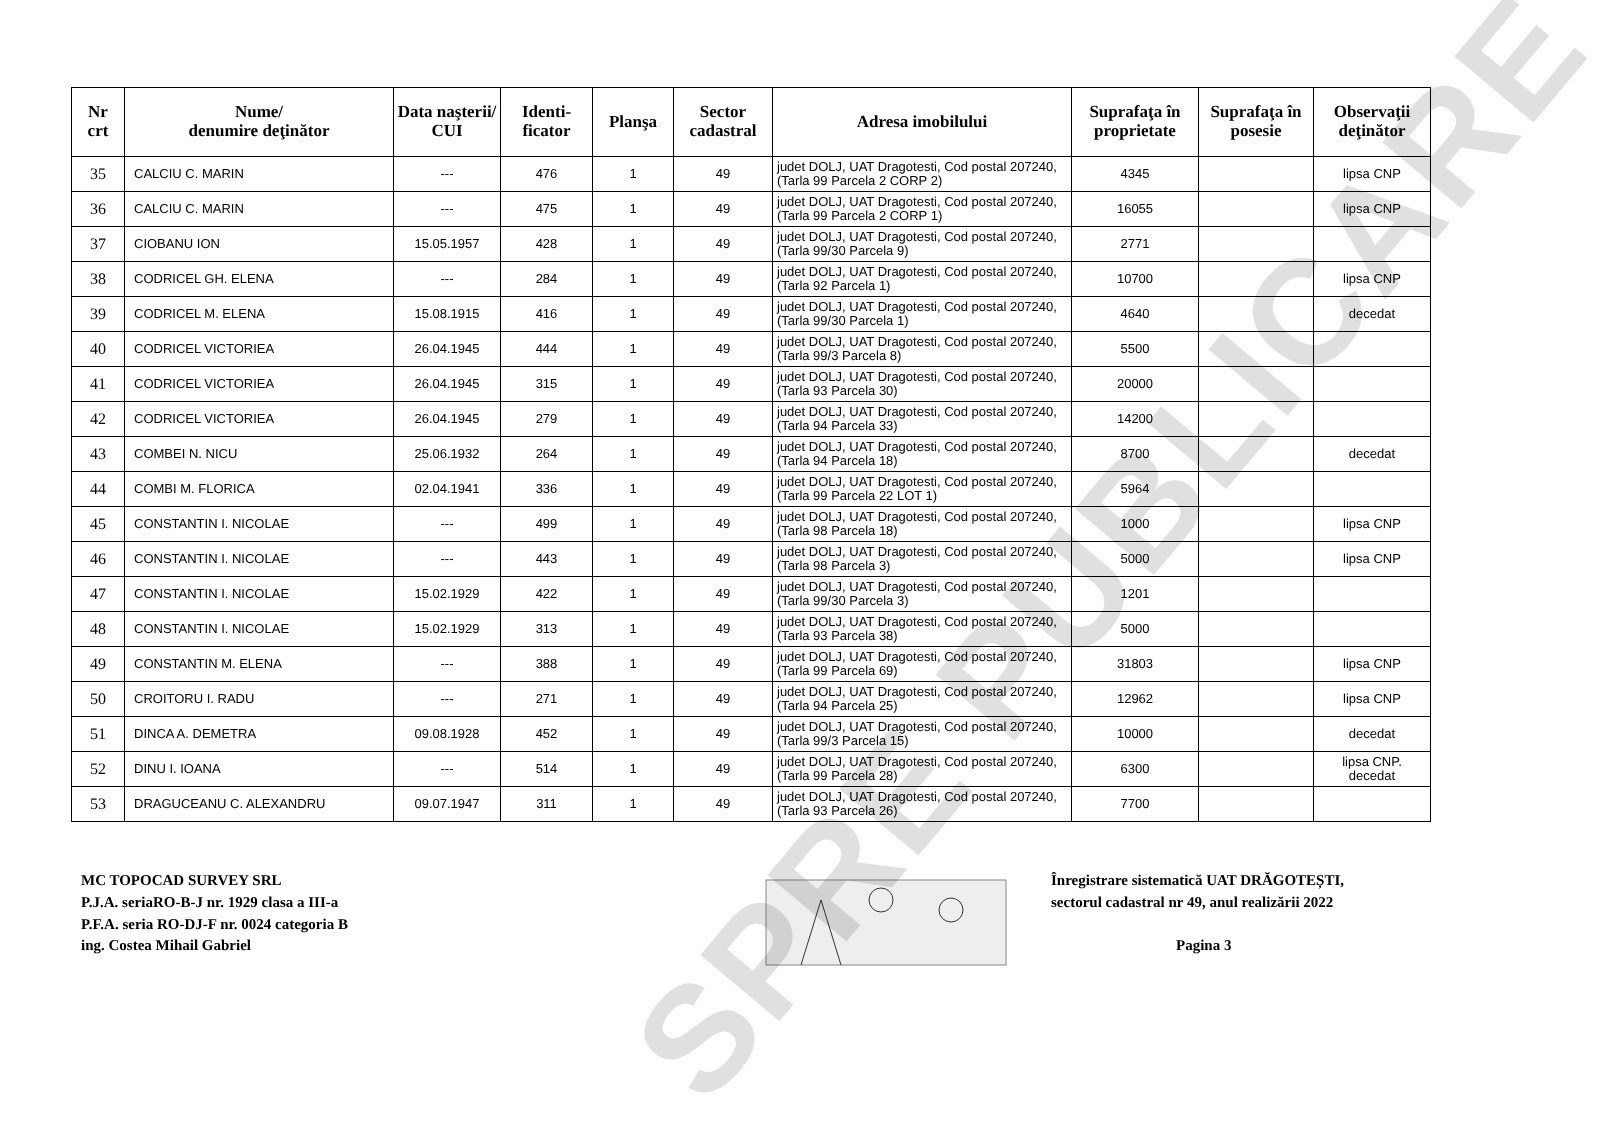| Nr crt | Nume/ denumire deţinător | Data naşterii/ CUI | Identi- ficator | Planşa | Sector cadastral | Adresa imobilului | Suprafaţa în proprietate | Suprafaţa în posesie | Observaţii deţinător |
| --- | --- | --- | --- | --- | --- | --- | --- | --- | --- |
| 35 | CALCIU C. MARIN | --- | 476 | 1 | 49 | judet DOLJ, UAT Dragotesti, Cod postal 207240, (Tarla 99 Parcela 2 CORP 2) | 4345 | | lipsa CNP |
| 36 | CALCIU C. MARIN | --- | 475 | 1 | 49 | judet DOLJ, UAT Dragotesti, Cod postal 207240, (Tarla 99 Parcela 2 CORP 1) | 16055 | | lipsa CNP |
| 37 | CIOBANU ION | 15.05.1957 | 428 | 1 | 49 | judet DOLJ, UAT Dragotesti, Cod postal 207240, (Tarla 99/30 Parcela 9) | 2771 | | |
| 38 | CODRICEL GH. ELENA | --- | 284 | 1 | 49 | judet DOLJ, UAT Dragotesti, Cod postal 207240, (Tarla 92 Parcela 1) | 10700 | | lipsa CNP |
| 39 | CODRICEL M. ELENA | 15.08.1915 | 416 | 1 | 49 | judet DOLJ, UAT Dragotesti, Cod postal 207240, (Tarla 99/30 Parcela 1) | 4640 | | decedat |
| 40 | CODRICEL VICTORIEA | 26.04.1945 | 444 | 1 | 49 | judet DOLJ, UAT Dragotesti, Cod postal 207240, (Tarla 99/3 Parcela 8) | 5500 | | |
| 41 | CODRICEL VICTORIEA | 26.04.1945 | 315 | 1 | 49 | judet DOLJ, UAT Dragotesti, Cod postal 207240, (Tarla 93 Parcela 30) | 20000 | | |
| 42 | CODRICEL VICTORIEA | 26.04.1945 | 279 | 1 | 49 | judet DOLJ, UAT Dragotesti, Cod postal 207240, (Tarla 94 Parcela 33) | 14200 | | |
| 43 | COMBEI N. NICU | 25.06.1932 | 264 | 1 | 49 | judet DOLJ, UAT Dragotesti, Cod postal 207240, (Tarla 94 Parcela 18) | 8700 | | decedat |
| 44 | COMBI M. FLORICA | 02.04.1941 | 336 | 1 | 49 | judet DOLJ, UAT Dragotesti, Cod postal 207240, (Tarla 99 Parcela 22 LOT 1) | 5964 | | |
| 45 | CONSTANTIN I. NICOLAE | --- | 499 | 1 | 49 | judet DOLJ, UAT Dragotesti, Cod postal 207240, (Tarla 98 Parcela 18) | 1000 | | lipsa CNP |
| 46 | CONSTANTIN I. NICOLAE | --- | 443 | 1 | 49 | judet DOLJ, UAT Dragotesti, Cod postal 207240, (Tarla 98 Parcela 3) | 5000 | | lipsa CNP |
| 47 | CONSTANTIN I. NICOLAE | 15.02.1929 | 422 | 1 | 49 | judet DOLJ, UAT Dragotesti, Cod postal 207240, (Tarla 99/30 Parcela 3) | 1201 | | |
| 48 | CONSTANTIN I. NICOLAE | 15.02.1929 | 313 | 1 | 49 | judet DOLJ, UAT Dragotesti, Cod postal 207240, (Tarla 93 Parcela 38) | 5000 | | |
| 49 | CONSTANTIN M. ELENA | --- | 388 | 1 | 49 | judet DOLJ, UAT Dragotesti, Cod postal 207240, (Tarla 99 Parcela 69) | 31803 | | lipsa CNP |
| 50 | CROITORU I. RADU | --- | 271 | 1 | 49 | judet DOLJ, UAT Dragotesti, Cod postal 207240, (Tarla 94 Parcela 25) | 12962 | | lipsa CNP |
| 51 | DINCA A. DEMETRA | 09.08.1928 | 452 | 1 | 49 | judet DOLJ, UAT Dragotesti, Cod postal 207240, (Tarla 99/3 Parcela 15) | 10000 | | decedat |
| 52 | DINU I. IOANA | --- | 514 | 1 | 49 | judet DOLJ, UAT Dragotesti, Cod postal 207240, (Tarla 99 Parcela 28) | 6300 | | lipsa CNP. decedat |
| 53 | DRAGUCEANU C. ALEXANDRU | 09.07.1947 | 311 | 1 | 49 | judet DOLJ, UAT Dragotesti, Cod postal 207240, (Tarla 93 Parcela 26) | 7700 | | |
SPRE PUBLICARE
MC TOPOCAD SURVEY SRL
P.J.A. seriaRO-B-J nr. 1929 clasa a III-a
P.F.A. seria RO-DJ-F nr. 0024 categoria B
ing. Costea Mihail Gabriel
Înregistrare sistematică UAT DRĂGOTEȘTI,
sectorul cadastral nr 49, anul realizării 2022
Pagina 3